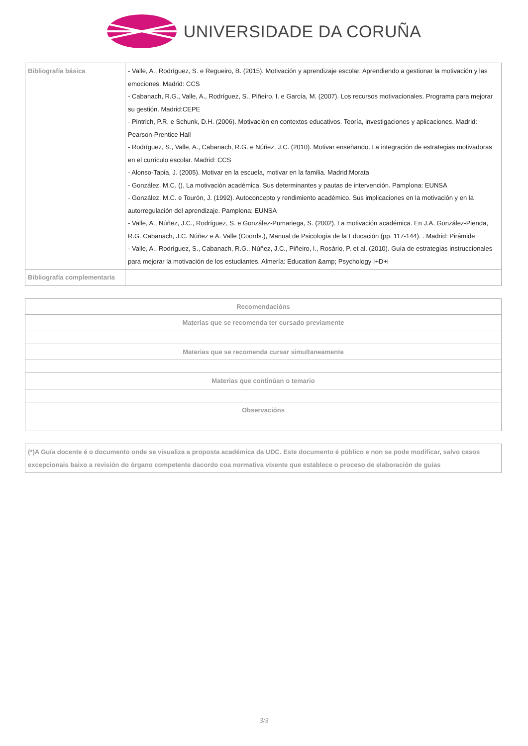UNIVERSIDADE DA CORUÑA
| Bibliografía básica | - Valle, A., Rodríguez, S. e Regueiro, B. (2015). Motivación y aprendizaje escolar. Aprendiendo a gestionar la motivación y las emociones. Madrid: CCS - Cabanach, R.G., Valle, A., Rodríguez, S., Piñeiro, I. e García, M. (2007). Los recursos motivacionales. Programa para mejorar su gestión. Madrid:CEPE - Pintrich, P.R. e Schunk, D.H. (2006). Motivación en contextos educativos. Teoría, investigaciones y aplicaciones. Madrid: Pearson-Prentice Hall - Rodríguez, S., Valle, A., Cabanach, R.G. e Núñez, J.C. (2010). Motivar enseñando. La integración de estrategias motivadoras en el curriculo escolar. Madrid: CCS - Alonso-Tapia, J. (2005). Motivar en la escuela, motivar en la familia. Madrid:Morata - González, M.C. (). La motivación académica. Sus determinantes y pautas de intervención. Pamplona: EUNSA - González, M.C. e Tourón, J. (1992). Autoconcepto y rendimiento académico. Sus implicaciones en la motivación y en la autorregulación del aprendizaje. Pamplona: EUNSA - Valle, A., Núñez, J.C., Rodríguez, S. e González-Pumariega, S. (2002). La motivación académica. En J.A. González-Pienda, R.G. Cabanach, J.C. Núñez e A. Valle (Coords.), Manual de Psicología de la Educación (pp. 117-144). . Madrid: Pirámide - Valle, A., Rodríguez, S., Cabanach, R.G., Núñez, J.C., Piñeiro, I., Rosário, P. et al. (2010). Guía de estrategias instruccionales para mejorar la motivación de los estudiantes. Almería: Education &amp; Psychology I+D+i |
| Bibliografía complementaria | |
| Recomendacións |
| --- |
| Materias que se recomenda ter cursado previamente |
| Materias que se recomenda cursar simultaneamente |
| Materias que continúan o temario |
| Observacións |
| (*)A Guía docente é o documento onde se visualiza a proposta académica da UDC. Este documento é público e non se pode modificar, salvo casos excepcionais baixo a revisión do órgano competente dacordo coa normativa vixente que establece o proceso de elaboración de guías |
3/3